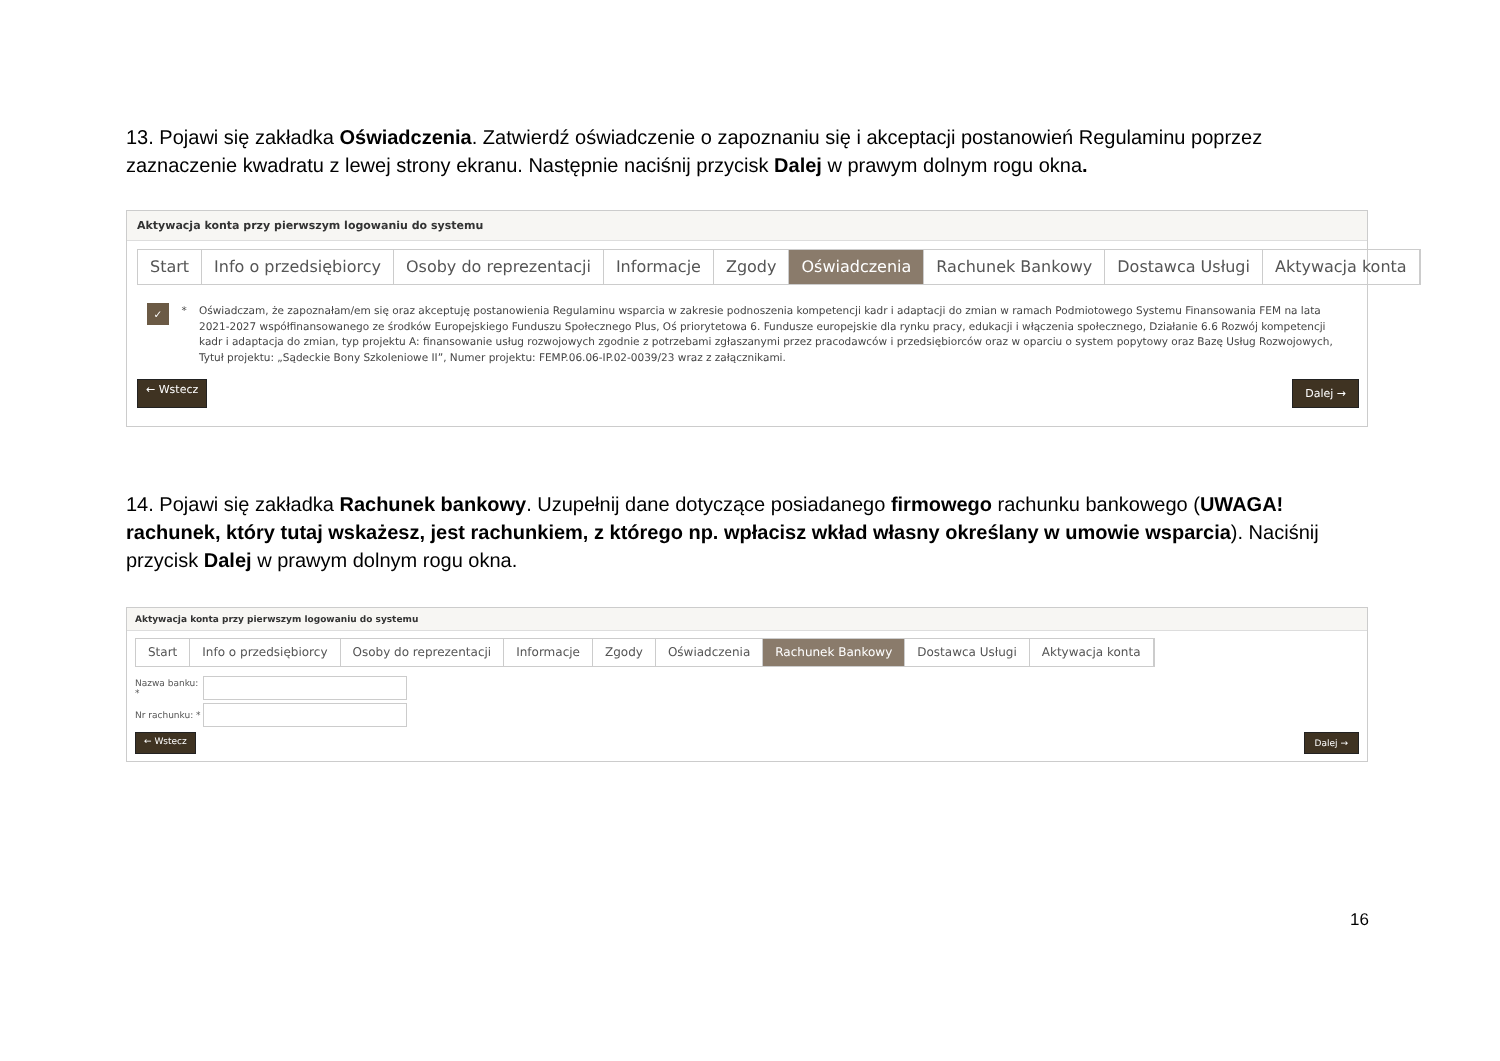13. Pojawi się zakładka Oświadczenia. Zatwierdź oświadczenie o zapoznaniu się i akceptacji postanowień Regulaminu poprzez zaznaczenie kwadratu z lewej strony ekranu. Następnie naciśnij przycisk Dalej w prawym dolnym rogu okna.
Aktywacja konta przy pierwszym logowaniu do systemu
Start Info o przedsiębiorcy Osoby do reprezentacji Informacje Zgody Oświadczenia Rachunek Bankowy Dostawca Usługi Aktywacja konta
✓
* Oświadczam, że zapoznałam/em się oraz akceptuję postanowienia Regulaminu wsparcia w zakresie podnoszenia kompetencji kadr i adaptacji do zmian w ramach Podmiotowego Systemu Finansowania FEM na lata 2021-2027 współfinansowanego ze środków Europejskiego Funduszu Społecznego Plus, Oś priorytetowa 6. Fundusze europejskie dla rynku pracy, edukacji i włączenia społecznego, Działanie 6.6 Rozwój kompetencji kadr i adaptacja do zmian, typ projektu A: finansowanie usług rozwojowych zgodnie z potrzebami zgłaszanymi przez pracodawców i przedsiębiorców oraz w oparciu o system popytowy oraz Bazę Usług Rozwojowych, Tytuł projektu: „Sądeckie Bony Szkoleniowe II”, Numer projektu: FEMP.06.06-IP.02-0039/23 wraz z załącznikami.
← Wstecz Dalej →
14. Pojawi się zakładka Rachunek bankowy. Uzupełnij dane dotyczące posiadanego firmowego rachunku bankowego (UWAGA! rachunek, który tutaj wskażesz, jest rachunkiem, z którego np. wpłacisz wkład własny określany w umowie wsparcia). Naciśnij przycisk Dalej w prawym dolnym rogu okna.
Aktywacja konta przy pierwszym logowaniu do systemu
Start Info o przedsiębiorcy Osoby do reprezentacji Informacje Zgody Oświadczenia Rachunek Bankowy Dostawca Usługi Aktywacja konta
Nazwa banku: *
Nr rachunku: *
← Wstecz Dalej →
16